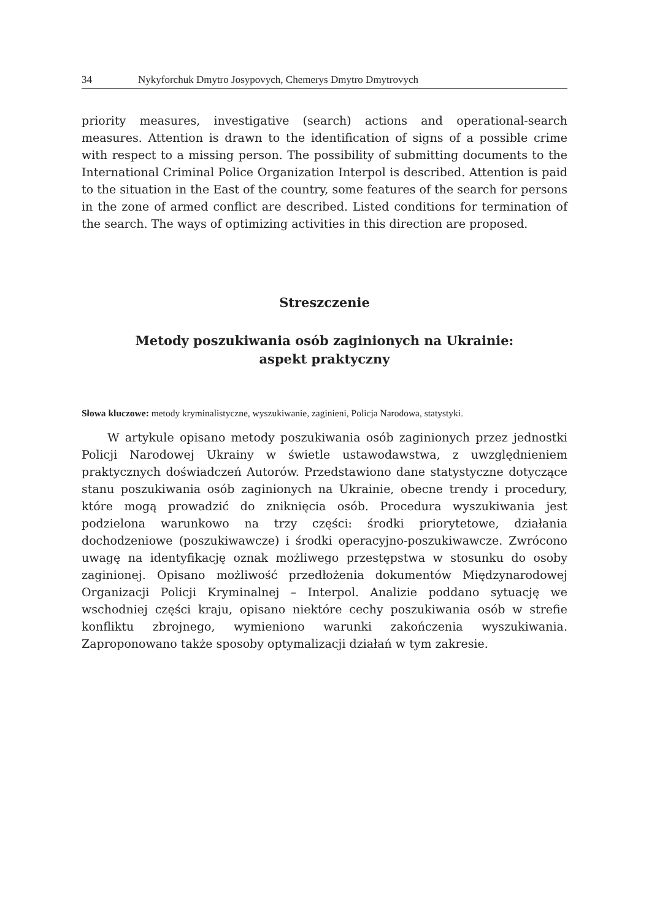34 Nykyforchuk Dmytro Josypovych, Chemerys Dmytro Dmytrovych
priority measures, investigative (search) actions and operational-search measures. Attention is drawn to the identification of signs of a possible crime with respect to a missing person. The possibility of submitting documents to the International Criminal Police Organization Interpol is described. Attention is paid to the situation in the East of the country, some features of the search for persons in the zone of armed conflict are described. Listed conditions for termination of the search. The ways of optimizing activities in this direction are proposed.
Streszczenie
Metody poszukiwania osób zaginionych na Ukrainie:
aspekt praktyczny
Słowa kluczowe: metody kryminalistyczne, wyszukiwanie, zaginieni, Policja Narodowa, statystyki.
W artykule opisano metody poszukiwania osób zaginionych przez jednostki Policji Narodowej Ukrainy w świetle ustawodawstwa, z uwzględnieniem praktycznych doświadczeń Autorów. Przedstawiono dane statystyczne dotyczące stanu poszukiwania osób zaginionych na Ukrainie, obecne trendy i procedury, które mogą prowadzić do zniknięcia osób. Procedura wyszukiwania jest podzielona warunkowo na trzy części: środki priorytetowe, działania dochodzeniowe (poszukiwawcze) i środki operacyjno-poszukiwawcze. Zwrócono uwagę na identyfikację oznak możliwego przestępstwa w stosunku do osoby zaginionej. Opisano możliwość przedłożenia dokumentów Międzynarodowej Organizacji Policji Kryminalnej – Interpol. Analizie poddano sytuację we wschodniej części kraju, opisano niektóre cechy poszukiwania osób w strefie konfliktu zbrojnego, wymieniono warunki zakończenia wyszukiwania. Zaproponowano także sposoby optymalizacji działań w tym zakresie.